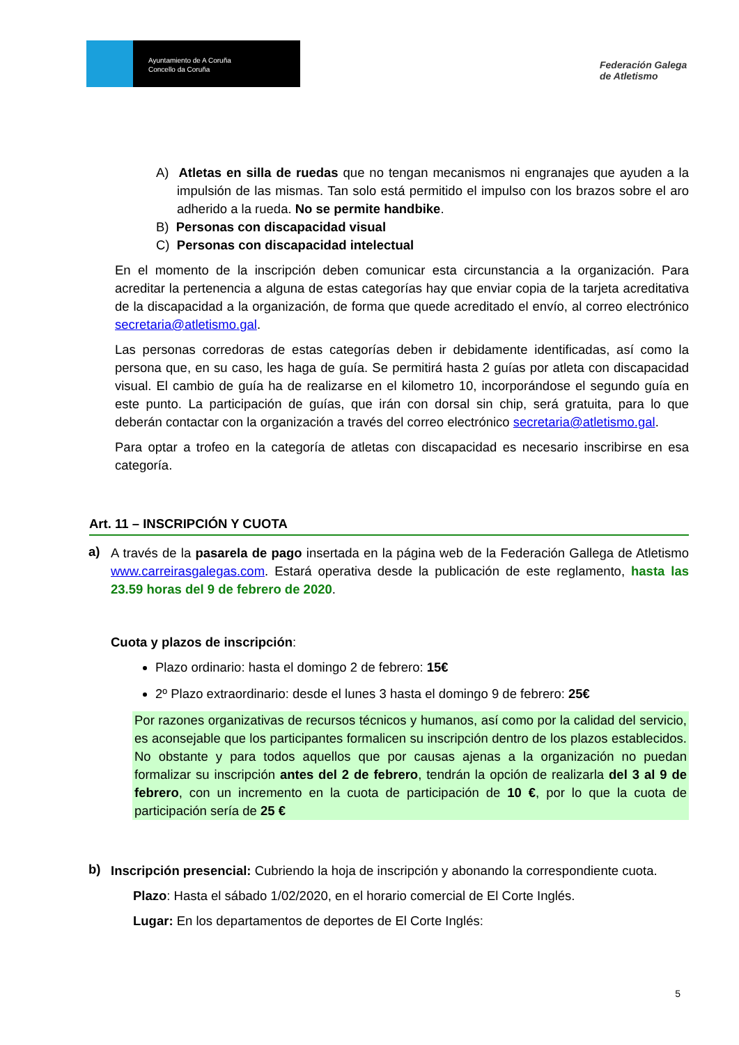Ayuntamiento de A Coruña
Concello da Coruña
Federación Galega
de Atletismo
A) Atletas en silla de ruedas que no tengan mecanismos ni engranajes que ayuden a la impulsión de las mismas. Tan solo está permitido el impulso con los brazos sobre el aro adherido a la rueda. No se permite handbike.
B) Personas con discapacidad visual
C) Personas con discapacidad intelectual
En el momento de la inscripción deben comunicar esta circunstancia a la organización. Para acreditar la pertenencia a alguna de estas categorías hay que enviar copia de la tarjeta acreditativa de la discapacidad a la organización, de forma que quede acreditado el envío, al correo electrónico secretaria@atletismo.gal.
Las personas corredoras de estas categorías deben ir debidamente identificadas, así como la persona que, en su caso, les haga de guía. Se permitirá hasta 2 guías por atleta con discapacidad visual. El cambio de guía ha de realizarse en el kilometro 10, incorporándose el segundo guía en este punto. La participación de guías, que irán con dorsal sin chip, será gratuita, para lo que deberán contactar con la organización a través del correo electrónico secretaria@atletismo.gal.
Para optar a trofeo en la categoría de atletas con discapacidad es necesario inscribirse en esa categoría.
Art. 11 – INSCRIPCIÓN Y CUOTA
a)
A través de la pasarela de pago insertada en la página web de la Federación Gallega de Atletismo www.carreirasgalegas.com. Estará operativa desde la publicación de este reglamento, hasta las 23.59 horas del 9 de febrero de 2020.
Cuota y plazos de inscripción:
Plazo ordinario: hasta el domingo 2 de febrero: 15€
2º Plazo extraordinario: desde el lunes 3 hasta el domingo 9 de febrero: 25€
Por razones organizativas de recursos técnicos y humanos, así como por la calidad del servicio, es aconsejable que los participantes formalicen su inscripción dentro de los plazos establecidos. No obstante y para todos aquellos que por causas ajenas a la organización no puedan formalizar su inscripción antes del 2 de febrero, tendrán la opción de realizarla del 3 al 9 de febrero, con un incremento en la cuota de participación de 10 €, por lo que la cuota de participación sería de 25 €
b)
Inscripción presencial: Cubriendo la hoja de inscripción y abonando la correspondiente cuota.
Plazo: Hasta el sábado 1/02/2020, en el horario comercial de El Corte Inglés.
Lugar: En los departamentos de deportes de El Corte Inglés:
5